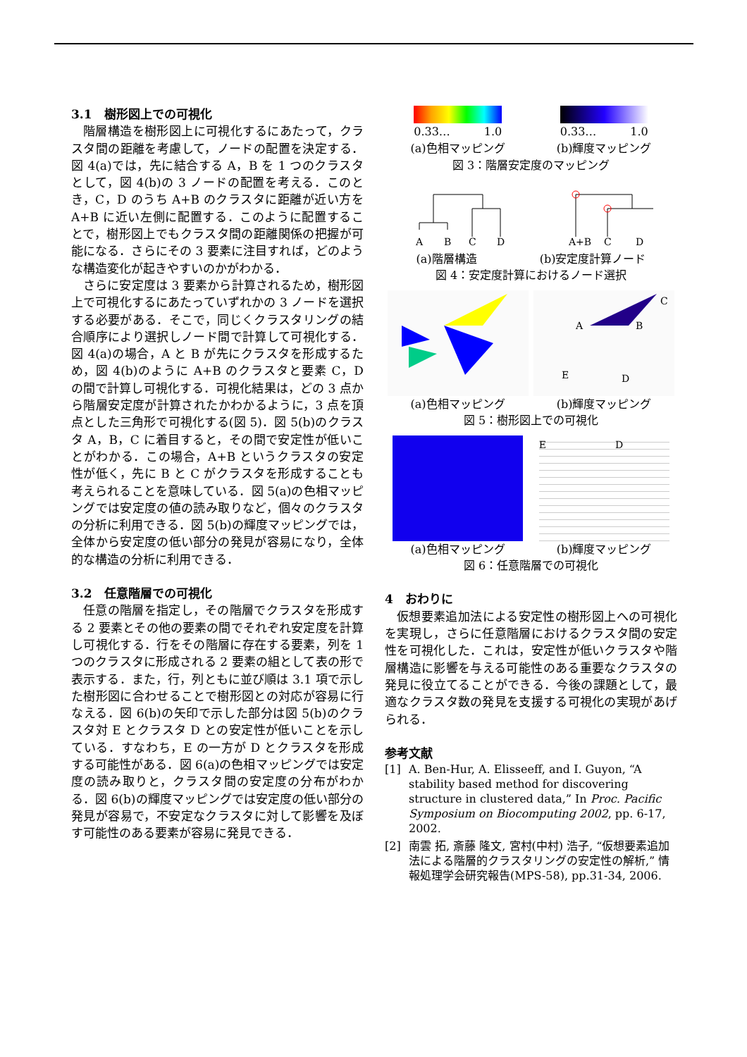3.1　樹形図上での可視化
階層構造を樹形図上に可視化するにあたって，クラスタ間の距離を考慮して，ノードの配置を決定する．図 4(a)では，先に結合する A，B を 1 つのクラスタとして，図 4(b)の 3 ノードの配置を考える．このとき，C，D のうち A+B のクラスタに距離が近い方を A+B に近い左側に配置する．このように配置することで，樹形図上でもクラスタ間の距離関係の把握が可能になる．さらにその 3 要素に注目すれば，どのような構造変化が起きやすいのかがわかる．
さらに安定度は 3 要素から計算されるため，樹形図上で可視化するにあたっていずれかの 3 ノードを選択する必要がある．そこで，同じくクラスタリングの結合順序により選択しノード間で計算して可視化する．図 4(a)の場合，A と B が先にクラスタを形成するため，図 4(b)のように A+B のクラスタと要素 C，D の間で計算し可視化する．可視化結果は，どの 3 点から階層安定度が計算されたかわかるように，3 点を頂点とした三角形で可視化する(図 5)．図 5(b)のクラスタ A，B，C に着目すると，その間で安定性が低いことがわかる．この場合，A+B というクラスタの安定性が低く，先に B と C がクラスタを形成することも考えられることを意味している．図 5(a)の色相マッピングでは安定度の値の読み取りなど，個々のクラスタの分析に利用できる．図 5(b)の輝度マッピングでは，全体から安定度の低い部分の発見が容易になり，全体的な構造の分析に利用できる．
3.2　任意階層での可視化
任意の階層を指定し，その階層でクラスタを形成する 2 要素とその他の要素の間でそれぞれ安定度を計算し可視化する．行をその階層に存在する要素，列を 1 つのクラスタに形成される 2 要素の組として表の形で表示する．また，行，列ともに並び順は 3.1 項で示した樹形図に合わせることで樹形図との対応が容易に行なえる．図 6(b)の矢印で示した部分は図 5(b)のクラスタ対 E とクラスタ D との安定性が低いことを示している．すなわち，E の一方が D とクラスタを形成する可能性がある．図 6(a)の色相マッピングでは安定度の読み取りと，クラスタ間の安定度の分布がわかる．図 6(b)の輝度マッピングでは安定度の低い部分の発見が容易で，不安定なクラスタに対して影響を及ぼす可能性のある要素が容易に発見できる．
0.33…　　　1.0 0.33…　　　1.0
(a)色相マッピング (b)輝度マッピング
図 3：階層安定度のマッピング
A
B
C
D
A+B
C
D
(a)階層構造 (b)安定度計算ノード
図 4：安定度計算におけるノード選択
A
B
C
E
D
(a)色相マッピング (b)輝度マッピング
図 5：樹形図上での可視化
E　　　　　　　D
(a)色相マッピング (b)輝度マッピング
図 6：任意階層での可視化
4　おわりに
仮想要素追加法による安定性の樹形図上への可視化を実現し，さらに任意階層におけるクラスタ間の安定性を可視化した．これは，安定性が低いクラスタや階層構造に影響を与える可能性のある重要なクラスタの発見に役立てることができる．今後の課題として，最適なクラスタ数の発見を支援する可視化の実現があげられる．
参考文献
[1] A. Ben-Hur, A. Elisseeff, and I. Guyon, “A stability based method for discovering structure in clustered data,” In Proc. Pacific Symposium on Biocomputing 2002, pp. 6-17, 2002.
[2] 南雲 拓, 斎藤 隆文, 宮村(中村) 浩子, “仮想要素追加法による階層的クラスタリングの安定性の解析,” 情報処理学会研究報告(MPS-58), pp.31-34, 2006.